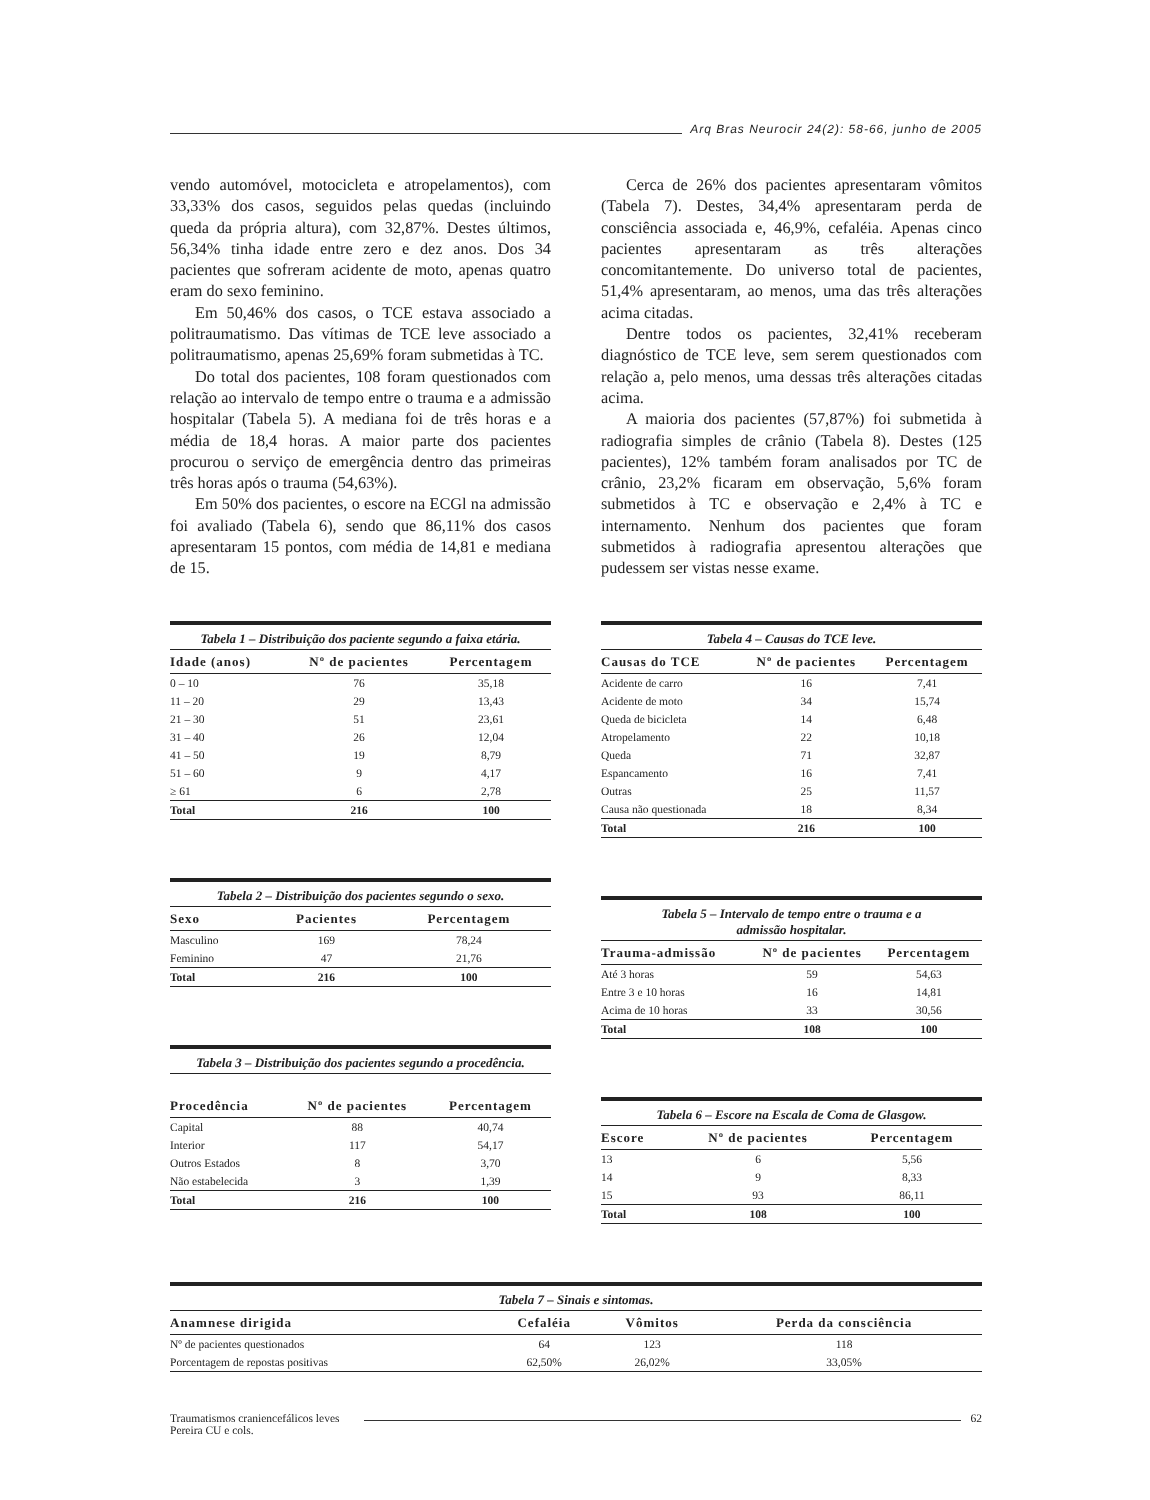Arq Bras Neurocir 24(2): 58-66, junho de 2005
vendo automóvel, motocicleta e atropelamentos), com 33,33% dos casos, seguidos pelas quedas (incluindo queda da própria altura), com 32,87%. Destes últimos, 56,34% tinha idade entre zero e dez anos. Dos 34 pacientes que sofreram acidente de moto, apenas quatro eram do sexo feminino.
Em 50,46% dos casos, o TCE estava associado a politraumatismo. Das vítimas de TCE leve associado a politraumatismo, apenas 25,69% foram submetidas à TC.
Do total dos pacientes, 108 foram questionados com relação ao intervalo de tempo entre o trauma e a admissão hospitalar (Tabela 5). A mediana foi de três horas e a média de 18,4 horas. A maior parte dos pacientes procurou o serviço de emergência dentro das primeiras três horas após o trauma (54,63%).
Em 50% dos pacientes, o escore na ECGl na admissão foi avaliado (Tabela 6), sendo que 86,11% dos casos apresentaram 15 pontos, com média de 14,81 e mediana de 15.
Cerca de 26% dos pacientes apresentaram vômitos (Tabela 7). Destes, 34,4% apresentaram perda de consciência associada e, 46,9%, cefaléia. Apenas cinco pacientes apresentaram as três alterações concomitantemente. Do universo total de pacientes, 51,4% apresentaram, ao menos, uma das três alterações acima citadas.
Dentre todos os pacientes, 32,41% receberam diagnóstico de TCE leve, sem serem questionados com relação a, pelo menos, uma dessas três alterações citadas acima.
A maioria dos pacientes (57,87%) foi submetida à radiografia simples de crânio (Tabela 8). Destes (125 pacientes), 12% também foram analisados por TC de crânio, 23,2% ficaram em observação, 5,6% foram submetidos à TC e observação e 2,4% à TC e internamento. Nenhum dos pacientes que foram submetidos à radiografia apresentou alterações que pudessem ser vistas nesse exame.
Tabela 1 – Distribuição dos paciente segundo a faixa etária.
| Idade (anos) | Nº de pacientes | Percentagem |
| --- | --- | --- |
| 0 – 10 | 76 | 35,18 |
| 11 – 20 | 29 | 13,43 |
| 21 – 30 | 51 | 23,61 |
| 31 – 40 | 26 | 12,04 |
| 41 – 50 | 19 | 8,79 |
| 51 – 60 | 9 | 4,17 |
| ≥ 61 | 6 | 2,78 |
| Total | 216 | 100 |
Tabela 2 – Distribuição dos pacientes segundo o sexo.
| Sexo | Pacientes | Percentagem |
| --- | --- | --- |
| Masculino | 169 | 78,24 |
| Feminino | 47 | 21,76 |
| Total | 216 | 100 |
Tabela 3 – Distribuição dos pacientes segundo a procedência.
| Procedência | Nº de pacientes | Percentagem |
| --- | --- | --- |
| Capital | 88 | 40,74 |
| Interior | 117 | 54,17 |
| Outros Estados | 8 | 3,70 |
| Não estabelecida | 3 | 1,39 |
| Total | 216 | 100 |
Tabela 4 – Causas do TCE leve.
| Causas do TCE | Nº de pacientes | Percentagem |
| --- | --- | --- |
| Acidente de carro | 16 | 7,41 |
| Acidente de moto | 34 | 15,74 |
| Queda de bicicleta | 14 | 6,48 |
| Atropelamento | 22 | 10,18 |
| Queda | 71 | 32,87 |
| Espancamento | 16 | 7,41 |
| Outras | 25 | 11,57 |
| Causa não questionada | 18 | 8,34 |
| Total | 216 | 100 |
Tabela 5 – Intervalo de tempo entre o trauma e a admissão hospitalar.
| Trauma-admissão | Nº de pacientes | Percentagem |
| --- | --- | --- |
| Até 3 horas | 59 | 54,63 |
| Entre 3 e 10 horas | 16 | 14,81 |
| Acima de 10 horas | 33 | 30,56 |
| Total | 108 | 100 |
Tabela 6 – Escore na Escala de Coma de Glasgow.
| Escore | Nº de pacientes | Percentagem |
| --- | --- | --- |
| 13 | 6 | 5,56 |
| 14 | 9 | 8,33 |
| 15 | 93 | 86,11 |
| Total | 108 | 100 |
Tabela 7 – Sinais e sintomas.
| Anamnese dirigida | Cefaléia | Vômitos | Perda da consciência |
| --- | --- | --- | --- |
| Nº de pacientes questionados | 64 | 123 | 118 |
| Porcentagem de repostas positivas | 62,50% | 26,02% | 33,05% |
Traumatismos craniencefálicos leves
Pereira CU e cols.
62